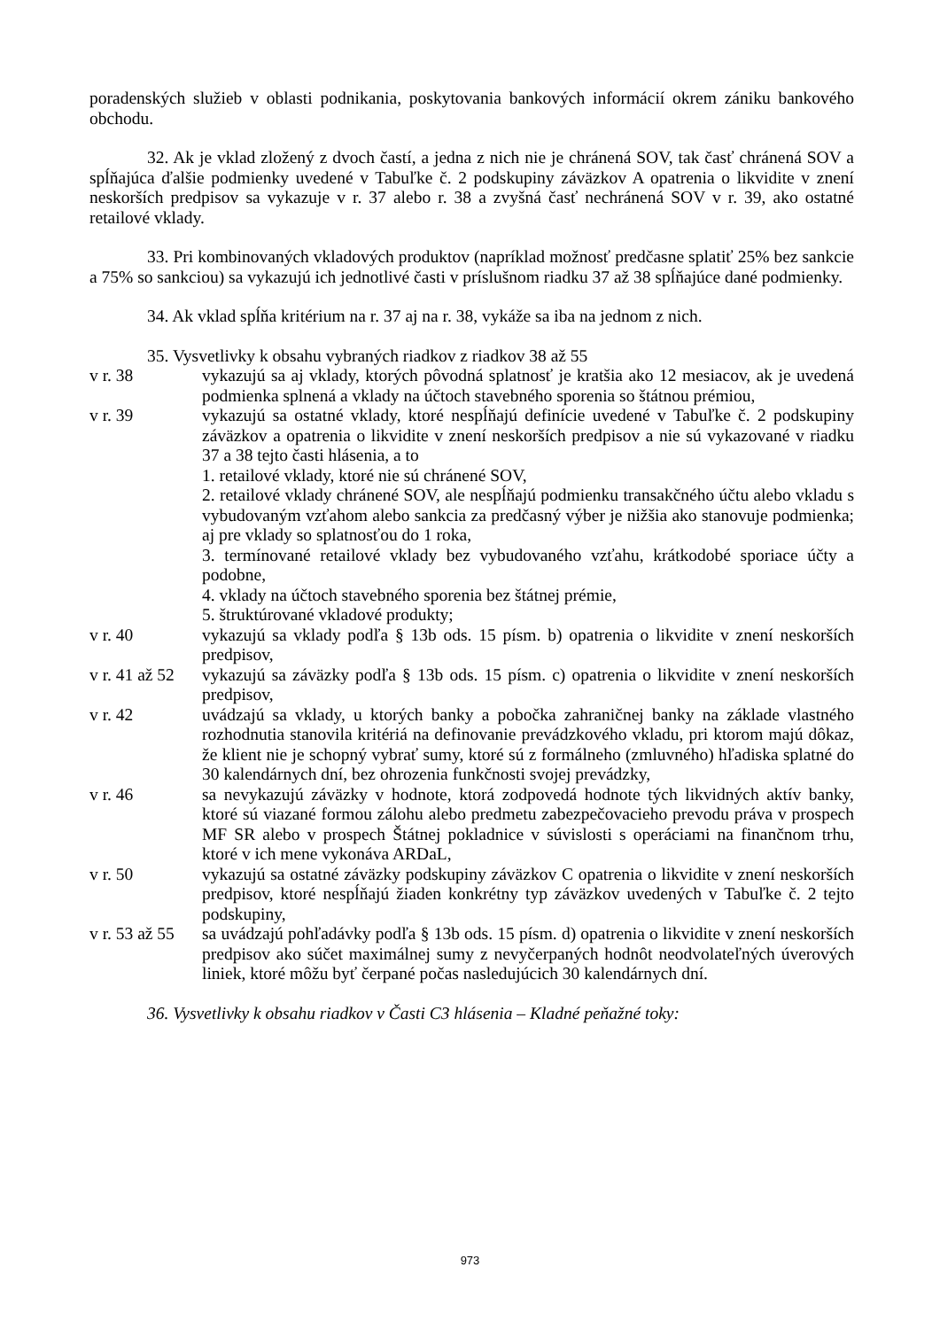poradenských služieb v oblasti podnikania, poskytovania bankových informácií okrem zániku bankového obchodu.
32. Ak je vklad zložený z dvoch častí, a jedna z nich nie je chránená SOV, tak časť chránená SOV a spĺňajúca ďalšie podmienky uvedené v Tabuľke č. 2 podskupiny záväzkov A opatrenia o likvidite v znení neskorších predpisov sa vykazuje v r. 37 alebo r. 38 a zvyšná časť nechránená SOV v r. 39, ako ostatné retailové vklady.
33. Pri kombinovaných vkladových produktov (napríklad možnosť predčasne splatiť 25% bez sankcie a 75% so sankciou) sa vykazujú ich jednotlivé časti v príslušnom riadku 37 až 38 spĺňajúce dané podmienky.
34. Ak vklad spĺňa kritérium na r. 37 aj na r. 38, vykáže sa iba na jednom z nich.
35. Vysvetlivky k obsahu vybraných riadkov z riadkov 38 až 55
v r. 38 vykazujú sa aj vklady, ktorých pôvodná splatnosť je kratšia ako 12 mesiacov, ak je uvedená podmienka splnená a vklady na účtoch stavebného sporenia so štátnou prémiou,
v r. 39 vykazujú sa ostatné vklady, ktoré nespĺňajú definície uvedené v Tabuľke č. 2 podskupiny záväzkov a opatrenia o likvidite v znení neskorších predpisov a nie sú vykazované v riadku 37 a 38 tejto časti hlásenia, a to
1. retailové vklady, ktoré nie sú chránené SOV,
2. retailové vklady chránené SOV, ale nespĺňajú podmienku transakčného účtu alebo vkladu s vybudovaným vzťahom alebo sankcia za predčasný výber je nižšia ako stanovuje podmienka; aj pre vklady so splatnosťou do 1 roka,
3. termínované retailové vklady bez vybudovaného vzťahu, krátkodobé sporiace účty a podobne,
4. vklady na účtoch stavebného sporenia bez štátnej prémie,
5. štruktúrované vkladové produkty;
v r. 40 vykazujú sa vklady podľa § 13b ods. 15 písm. b) opatrenia o likvidite v znení neskorších predpisov,
v r. 41 až 52
vykazujú sa záväzky podľa § 13b ods. 15 písm. c) opatrenia o likvidite v znení neskorších predpisov,
v r. 42 uvádzajú sa vklady, u ktorých banky a pobočka zahraničnej banky na základe vlastného rozhodnutia stanovila kritériá na definovanie prevádzkového vkladu, pri ktorom majú dôkaz, že klient nie je schopný vybrať sumy, ktoré sú z formálneho (zmluvného) hľadiska splatné do 30 kalendárnych dní, bez ohrozenia funkčnosti svojej prevádzky,
v r. 46 sa nevykazujú záväzky v hodnote, ktorá zodpovedá hodnote tých likvidných aktív banky, ktoré sú viazané formou zálohu alebo predmetu zabezpečovacieho prevodu práva v prospech MF SR alebo v prospech Štátnej pokladnice v súvislosti s operáciami na finančnom trhu, ktoré v ich mene vykonáva ARDaL,
v r. 50 vykazujú sa ostatné záväzky podskupiny záväzkov C opatrenia o likvidite v znení neskorších predpisov, ktoré nespĺňajú žiaden konkrétny typ záväzkov uvedených v Tabuľke č. 2 tejto podskupiny,
v r. 53 až 55
sa uvádzajú pohľadávky podľa § 13b ods. 15 písm. d) opatrenia o likvidite v znení neskorších predpisov ako súčet maximálnej sumy z nevyčerpaných hodnôt neodvolateľných úverových liniek, ktoré môžu byť čerpané počas nasledujúcich 30 kalendárnych dní.
36. Vysvetlivky k obsahu riadkov v Časti C3 hlásenia – Kladné peňažné toky:
973